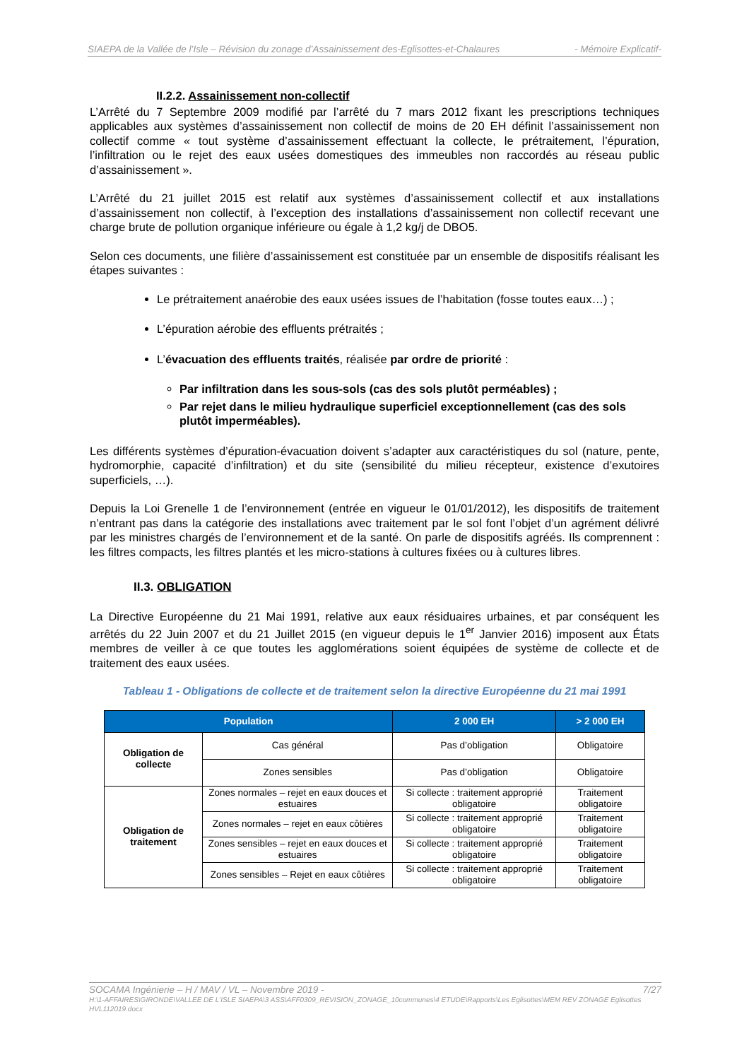SIAEPA de la Vallée de l’Isle – Révision du zonage d’Assainissement des-Eglisottes-et-Chalaures - Mémoire Explicatif-
II.2.2. Assainissement non-collectif
L’Arrêté du 7 Septembre 2009 modifié par l’arrêté du 7 mars 2012 fixant les prescriptions techniques applicables aux systèmes d’assainissement non collectif de moins de 20 EH définit l’assainissement non collectif comme « tout système d’assainissement effectuant la collecte, le prétraitement, l’épuration, l’infiltration ou le rejet des eaux usées domestiques des immeubles non raccordés au réseau public d’assainissement ».
L’Arrêté du 21 juillet 2015 est relatif aux systèmes d’assainissement collectif et aux installations d’assainissement non collectif, à l’exception des installations d’assainissement non collectif recevant une charge brute de pollution organique inférieure ou égale à 1,2 kg/j de DBO5.
Selon ces documents, une filière d’assainissement est constituée par un ensemble de dispositifs réalisant les étapes suivantes :
Le prétraitement anaérobie des eaux usées issues de l’habitation (fosse toutes eaux…) ;
L’épuration aérobie des effluents prétraités ;
L’évacuation des effluents traités, réalisée par ordre de priorité :
Par infiltration dans les sous-sols (cas des sols plutôt perméables) ;
Par rejet dans le milieu hydraulique superficiel exceptionnellement (cas des sols plutôt imperméables).
Les différents systèmes d’épuration-évacuation doivent s’adapter aux caractéristiques du sol (nature, pente, hydromorphie, capacité d’infiltration) et du site (sensibilité du milieu récepteur, existence d’exutoires superficiels, …).
Depuis la Loi Grenelle 1 de l’environnement (entrée en vigueur le 01/01/2012), les dispositifs de traitement n’entrant pas dans la catégorie des installations avec traitement par le sol font l’objet d’un agrément délivré par les ministres chargés de l’environnement et de la santé. On parle de dispositifs agréés. Ils comprennent : les filtres compacts, les filtres plantés et les micro-stations à cultures fixées ou à cultures libres.
II.3. OBLIGATION
La Directive Européenne du 21 Mai 1991, relative aux eaux résiduaires urbaines, et par conséquent les arrêtés du 22 Juin 2007 et du 21 Juillet 2015 (en vigueur depuis le 1<sup>er</sup> Janvier 2016) imposent aux États membres de veiller à ce que toutes les agglomérations soient équipées de système de collecte et de traitement des eaux usées.
Tableau 1 - Obligations de collecte et de traitement selon la directive Européenne du 21 mai 1991
| Population | | 2 000 EH | > 2 000 EH |
| --- | --- | --- | --- |
| Obligation de collecte | Cas général | Pas d’obligation | Obligatoire |
| | Zones sensibles | Pas d’obligation | Obligatoire |
| Obligation de traitement | Zones normales – rejet en eaux douces et estuaires | Si collecte : traitement approprié obligatoire | Traitement obligatoire |
| | Zones normales – rejet en eaux côtières | Si collecte : traitement approprié obligatoire | Traitement obligatoire |
| | Zones sensibles – rejet en eaux douces et estuaires | Si collecte : traitement approprié obligatoire | Traitement obligatoire |
| | Zones sensibles – Rejet en eaux côtières | Si collecte : traitement approprié obligatoire | Traitement obligatoire |
SOCAMA Ingénierie – H / MAV / VL – Novembre 2019 - 7/27
H:\1-AFFAIRES\GIRONDE\VALLEE DE L'ISLE SIAEPA\3 ASS\AFF0309_REVISION_ZONAGE_10communes\4 ETUDE\Rapports\Les Eglisottes\MEM REV ZONAGE Eglisottes HVL112019.docx